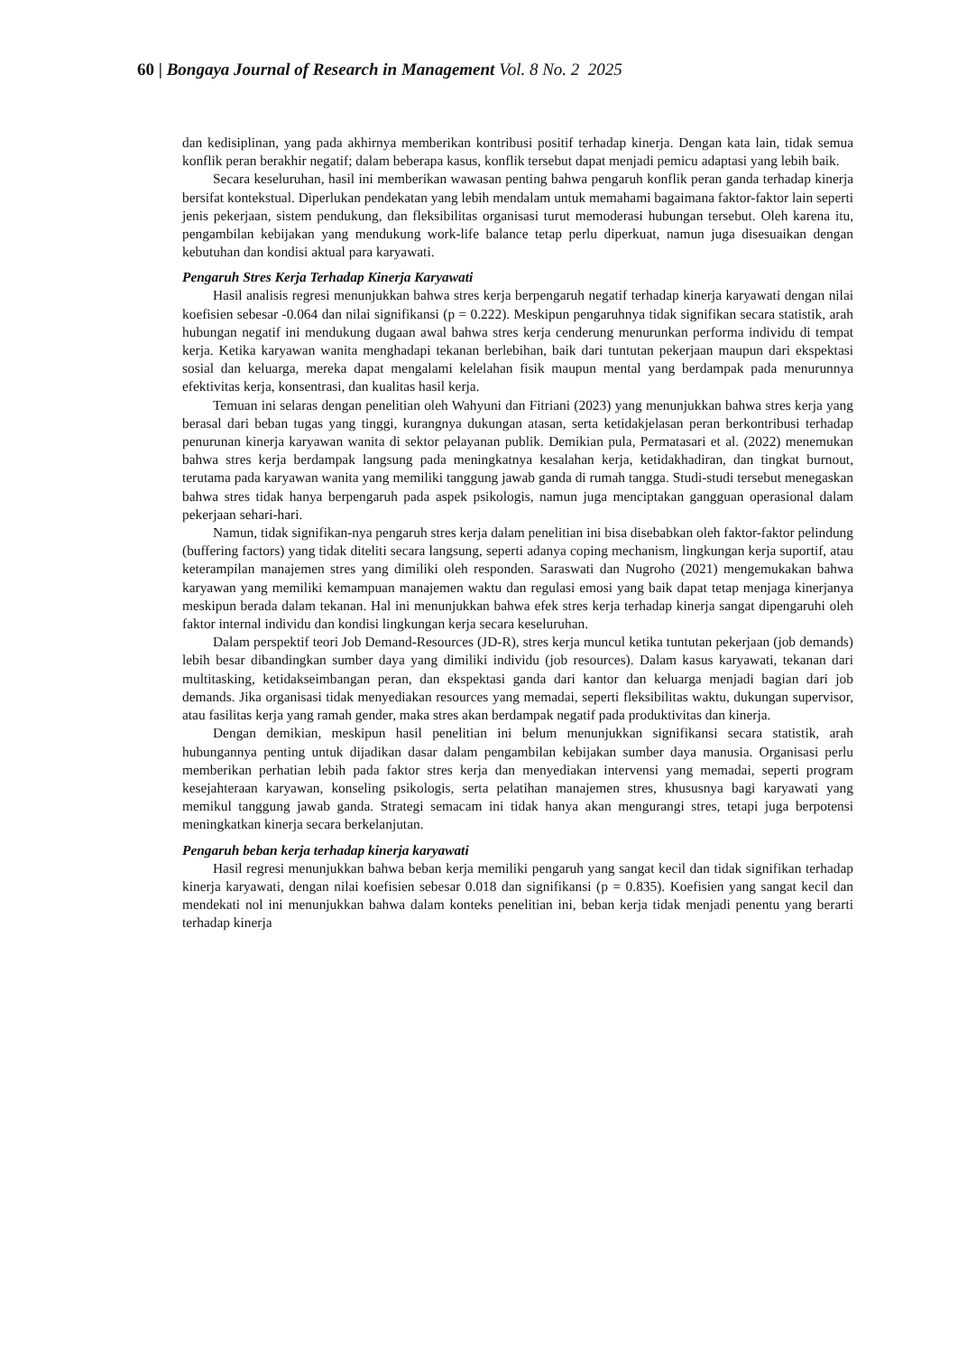60 | Bongaya Journal of Research in Management Vol. 8 No. 2 2025
dan kedisiplinan, yang pada akhirnya memberikan kontribusi positif terhadap kinerja. Dengan kata lain, tidak semua konflik peran berakhir negatif; dalam beberapa kasus, konflik tersebut dapat menjadi pemicu adaptasi yang lebih baik.
Secara keseluruhan, hasil ini memberikan wawasan penting bahwa pengaruh konflik peran ganda terhadap kinerja bersifat kontekstual. Diperlukan pendekatan yang lebih mendalam untuk memahami bagaimana faktor-faktor lain seperti jenis pekerjaan, sistem pendukung, dan fleksibilitas organisasi turut memoderasi hubungan tersebut. Oleh karena itu, pengambilan kebijakan yang mendukung work-life balance tetap perlu diperkuat, namun juga disesuaikan dengan kebutuhan dan kondisi aktual para karyawati.
Pengaruh Stres Kerja Terhadap Kinerja Karyawati
Hasil analisis regresi menunjukkan bahwa stres kerja berpengaruh negatif terhadap kinerja karyawati dengan nilai koefisien sebesar -0.064 dan nilai signifikansi (p = 0.222). Meskipun pengaruhnya tidak signifikan secara statistik, arah hubungan negatif ini mendukung dugaan awal bahwa stres kerja cenderung menurunkan performa individu di tempat kerja. Ketika karyawan wanita menghadapi tekanan berlebihan, baik dari tuntutan pekerjaan maupun dari ekspektasi sosial dan keluarga, mereka dapat mengalami kelelahan fisik maupun mental yang berdampak pada menurunnya efektivitas kerja, konsentrasi, dan kualitas hasil kerja.
Temuan ini selaras dengan penelitian oleh Wahyuni dan Fitriani (2023) yang menunjukkan bahwa stres kerja yang berasal dari beban tugas yang tinggi, kurangnya dukungan atasan, serta ketidakjelasan peran berkontribusi terhadap penurunan kinerja karyawan wanita di sektor pelayanan publik. Demikian pula, Permatasari et al. (2022) menemukan bahwa stres kerja berdampak langsung pada meningkatnya kesalahan kerja, ketidakhadiran, dan tingkat burnout, terutama pada karyawan wanita yang memiliki tanggung jawab ganda di rumah tangga. Studi-studi tersebut menegaskan bahwa stres tidak hanya berpengaruh pada aspek psikologis, namun juga menciptakan gangguan operasional dalam pekerjaan sehari-hari.
Namun, tidak signifikan-nya pengaruh stres kerja dalam penelitian ini bisa disebabkan oleh faktor-faktor pelindung (buffering factors) yang tidak diteliti secara langsung, seperti adanya coping mechanism, lingkungan kerja suportif, atau keterampilan manajemen stres yang dimiliki oleh responden. Saraswati dan Nugroho (2021) mengemukakan bahwa karyawan yang memiliki kemampuan manajemen waktu dan regulasi emosi yang baik dapat tetap menjaga kinerjanya meskipun berada dalam tekanan. Hal ini menunjukkan bahwa efek stres kerja terhadap kinerja sangat dipengaruhi oleh faktor internal individu dan kondisi lingkungan kerja secara keseluruhan.
Dalam perspektif teori Job Demand-Resources (JD-R), stres kerja muncul ketika tuntutan pekerjaan (job demands) lebih besar dibandingkan sumber daya yang dimiliki individu (job resources). Dalam kasus karyawati, tekanan dari multitasking, ketidakseimbangan peran, dan ekspektasi ganda dari kantor dan keluarga menjadi bagian dari job demands. Jika organisasi tidak menyediakan resources yang memadai, seperti fleksibilitas waktu, dukungan supervisor, atau fasilitas kerja yang ramah gender, maka stres akan berdampak negatif pada produktivitas dan kinerja.
Dengan demikian, meskipun hasil penelitian ini belum menunjukkan signifikansi secara statistik, arah hubungannya penting untuk dijadikan dasar dalam pengambilan kebijakan sumber daya manusia. Organisasi perlu memberikan perhatian lebih pada faktor stres kerja dan menyediakan intervensi yang memadai, seperti program kesejahteraan karyawan, konseling psikologis, serta pelatihan manajemen stres, khususnya bagi karyawati yang memikul tanggung jawab ganda. Strategi semacam ini tidak hanya akan mengurangi stres, tetapi juga berpotensi meningkatkan kinerja secara berkelanjutan.
Pengaruh beban kerja terhadap kinerja karyawati
Hasil regresi menunjukkan bahwa beban kerja memiliki pengaruh yang sangat kecil dan tidak signifikan terhadap kinerja karyawati, dengan nilai koefisien sebesar 0.018 dan signifikansi (p = 0.835). Koefisien yang sangat kecil dan mendekati nol ini menunjukkan bahwa dalam konteks penelitian ini, beban kerja tidak menjadi penentu yang berarti terhadap kinerja